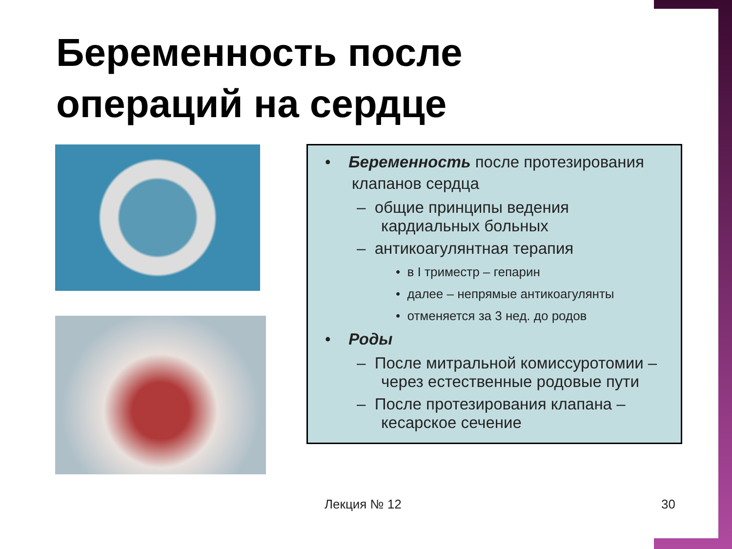Беременность после
операций на сердце
• Беременность после протезирования клапанов сердца
– общие принципы ведения кардиальных больных
– антикоагулянтная терапия
• в I триместр – гепарин
• далее – непрямые антикоагулянты
• отменяется за 3 нед. до родов
• Роды
– После митральной комиссуротомии – через естественные родовые пути
– После протезирования клапана – кесарское сечение
Лекция № 12 30